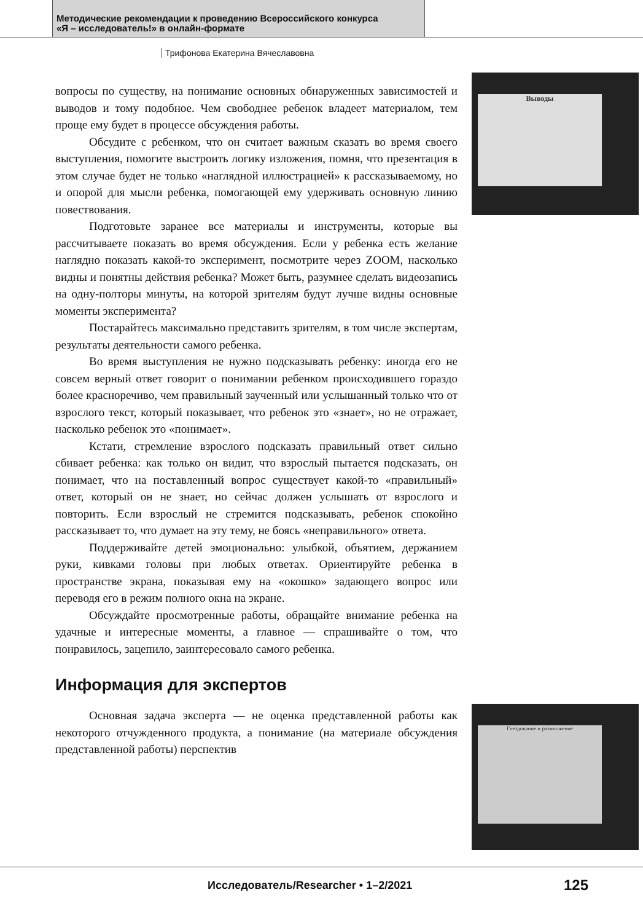Методические рекомендации к проведению Всероссийского конкурса
«Я – исследователь!» в онлайн-формате
Трифонова Екатерина Вячеславовна
Выводы
Гнездование и размножение
вопросы по существу, на понимание основных обнаруженных зависимостей и выводов и тому подобное. Чем свободнее ребенок владеет материалом, тем проще ему будет в процессе обсуждения работы.
Обсудите с ребенком, что он считает важным сказать во время своего выступления, помогите выстроить логику изложения, помня, что презентация в этом случае будет не только «наглядной иллюстрацией» к рассказываемому, но и опорой для мысли ребенка, помогающей ему удерживать основную линию повествования.
Подготовьте заранее все материалы и инструменты, которые вы рассчитываете показать во время обсуждения. Если у ребенка есть желание наглядно показать какой-то эксперимент, посмотрите через ZOOM, насколько видны и понятны действия ребенка? Может быть, разумнее сделать видеозапись на одну-полторы минуты, на которой зрителям будут лучше видны основные моменты эксперимента?
Постарайтесь максимально представить зрителям, в том числе экспертам, результаты деятельности самого ребенка.
Во время выступления не нужно подсказывать ребенку: иногда его не совсем верный ответ говорит о понимании ребенком происходившего гораздо более красноречиво, чем правильный заученный или услышанный только что от взрослого текст, который показывает, что ребенок это «знает», но не отражает, насколько ребенок это «понимает».
Кстати, стремление взрослого подсказать правильный ответ сильно сбивает ребенка: как только он видит, что взрослый пытается подсказать, он понимает, что на поставленный вопрос существует какой-то «правильный» ответ, который он не знает, но сейчас должен услышать от взрослого и повторить. Если взрослый не стремится подсказывать, ребенок спокойно рассказывает то, что думает на эту тему, не боясь «неправильного» ответа.
Поддерживайте детей эмоционально: улыбкой, объятием, держанием руки, кивками головы при любых ответах. Ориентируйте ребенка в пространстве экрана, показывая ему на «окошко» задающего вопрос или переводя его в режим полного окна на экране.
Обсуждайте просмотренные работы, обращайте внимание ребенка на удачные и интересные моменты, а главное — спрашивайте о том, что понравилось, зацепило, заинтересовало самого ребенка.
Информация для экспертов
Основная задача эксперта — не оценка представленной работы как некоторого отчужденного продукта, а понимание (на материале обсуждения представленной работы) перспектив
Исследователь/Researcher • 1–2/2021
125